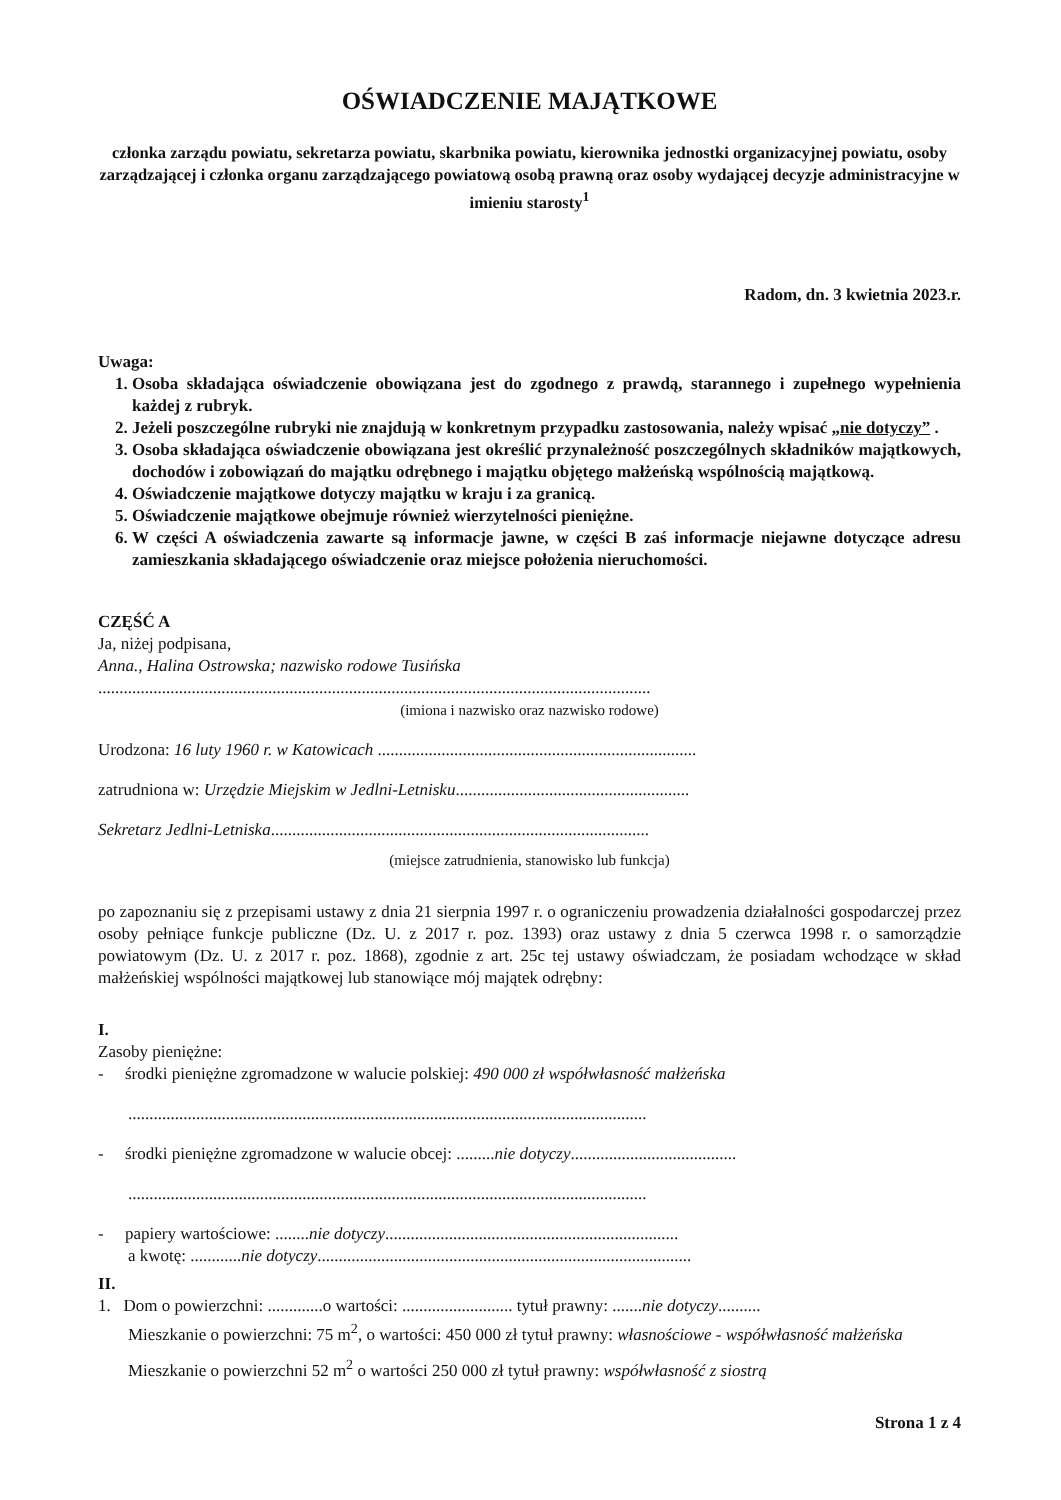OŚWIADCZENIE MAJĄTKOWE
członka zarządu powiatu, sekretarza powiatu, skarbnika powiatu, kierownika jednostki organizacyjnej powiatu, osoby zarządzającej i członka organu zarządzającego powiatową osobą prawną oraz osoby wydającej decyzje administracyjne w imieniu starosty<sup>1</sup>
Radom, dn. 3 kwietnia 2023.r.
Uwaga:
1. Osoba składająca oświadczenie obowiązana jest do zgodnego z prawdą, starannego i zupełnego wypełnienia każdej z rubryk.
2. Jeżeli poszczególne rubryki nie znajdują w konkretnym przypadku zastosowania, należy wpisać „nie dotyczy” .
3. Osoba składająca oświadczenie obowiązana jest określić przynależność poszczególnych składników majątkowych, dochodów i zobowiązań do majątku odrębnego i majątku objętego małżeńską wspólnością majątkową.
4. Oświadczenie majątkowe dotyczy majątku w kraju i za granicą.
5. Oświadczenie majątkowe obejmuje również wierzytelności pieniężne.
6. W części A oświadczenia zawarte są informacje jawne, w części B zaś informacje niejawne dotyczące adresu zamieszkania składającego oświadczenie oraz miejsce położenia nieruchomości.
CZĘŚĆ A
Ja, niżej podpisana,
Anna., Halina Ostrowska; nazwisko rodowe Tusińska
..................................................................................................................................
(imiona i nazwisko oraz nazwisko rodowe)
Urodzona: 16 luty 1960 r. w Katowicach ...........................................................................
zatrudniona w: Urzędzie Miejskim w Jedlni-Letnisku.......................................................
Sekretarz Jedlni-Letniska.........................................................................................
(miejsce zatrudnienia, stanowisko lub funkcja)
po zapoznaniu się z przepisami ustawy z dnia 21 sierpnia 1997 r. o ograniczeniu prowadzenia działalności gospodarczej przez osoby pełniące funkcje publiczne (Dz. U. z 2017 r. poz. 1393) oraz ustawy z dnia 5 czerwca 1998 r. o samorządzie powiatowym (Dz. U. z 2017 r. poz. 1868), zgodnie z art. 25c tej ustawy oświadczam, że posiadam wchodzące w skład małżeńskiej wspólności majątkowej lub stanowiące mój majątek odrębny:
I.
Zasoby pieniężne:
- środki pieniężne zgromadzone w walucie polskiej: 490 000 zł współwłasność małżeńska
..........................................................................................................................
- środki pieniężne zgromadzone w walucie obcej: .........nie dotyczy.......................................
..........................................................................................................................
- papiery wartościowe: ........nie dotyczy.....................................................................
a kwotę: ............nie dotyczy........................................................................................
II.
1. Dom o powierzchni: .............o wartości: .......................... tytuł prawny: .......nie dotyczy..........
Mieszkanie o powierzchni: 75 m<sup>2</sup>, o wartości: 450 000 zł tytuł prawny: własnościowe - współwłasność małżeńska
Mieszkanie o powierzchni 52 m<sup>2</sup> o wartości 250 000 zł tytuł prawny: współwłasność z siostrą
Strona 1 z 4